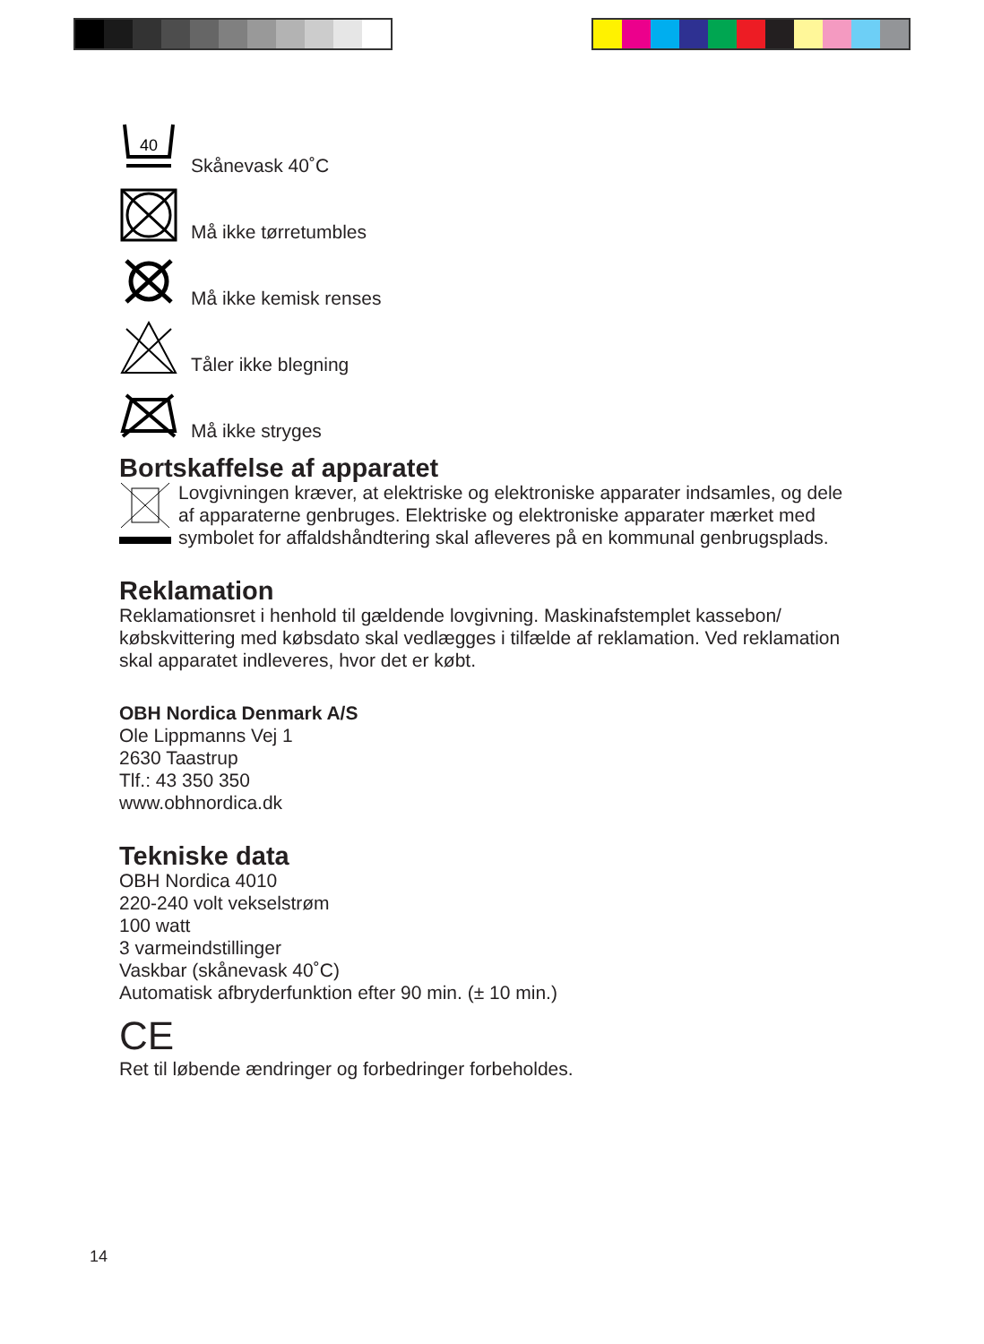40
Skånevask 40˚C
Må ikke tørretumbles
Må ikke kemisk renses
Tåler ikke blegning
Må ikke stryges
Bortskaffelse af apparatet
Lovgivningen kræver, at elektriske og elektroniske apparater indsamles, og dele af apparaterne genbruges. Elektriske og elektroniske apparater mærket med symbolet for affaldshåndtering skal afleveres på en kommunal genbrugsplads.
Reklamation
Reklamationsret i henhold til gældende lovgivning. Maskinafstemplet kassebon/ købskvittering med købsdato skal vedlægges i tilfælde af reklamation. Ved reklamation skal apparatet indleveres, hvor det er købt.
OBH Nordica Denmark A/S
Ole Lippmanns Vej 1
2630 Taastrup
Tlf.: 43 350 350
www.obhnordica.dk
Tekniske data
OBH Nordica 4010
220-240 volt vekselstrøm
100 watt
3 varmeindstillinger
Vaskbar (skånevask 40˚C)
Automatisk afbryderfunktion efter 90 min. (± 10 min.)
CE
Ret til løbende ændringer og forbedringer forbeholdes.
14